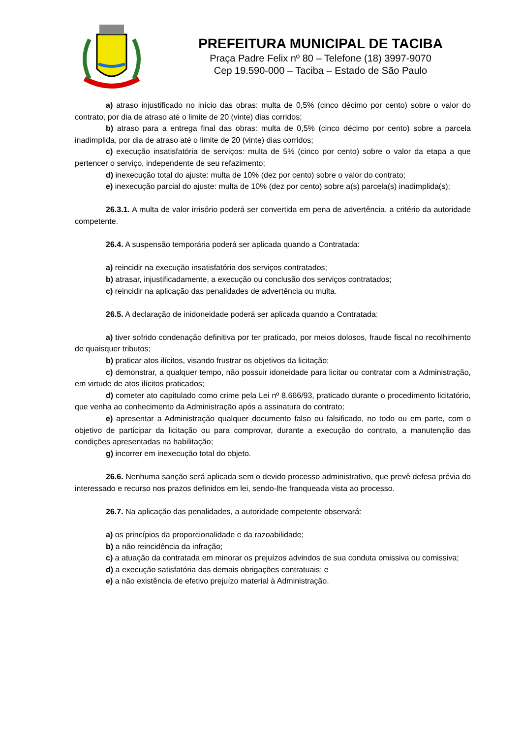PREFEITURA MUNICIPAL DE TACIBA
Praça Padre Felix nº 80 – Telefone (18) 3997-9070
Cep 19.590-000 – Taciba – Estado de São Paulo
a) atraso injustificado no início das obras: multa de 0,5% (cinco décimo por cento) sobre o valor do contrato, por dia de atraso até o limite de 20 (vinte) dias corridos;
b) atraso para a entrega final das obras: multa de 0,5% (cinco décimo por cento) sobre a parcela inadimplida, por dia de atraso até o limite de 20 (vinte) dias corridos;
c) execução insatisfatória de serviços: multa de 5% (cinco por cento) sobre o valor da etapa a que pertencer o serviço, independente de seu refazimento;
d) inexecução total do ajuste: multa de 10% (dez por cento) sobre o valor do contrato;
e) inexecução parcial do ajuste: multa de 10% (dez por cento) sobre a(s) parcela(s) inadimplida(s);
26.3.1. A multa de valor irrisório poderá ser convertida em pena de advertência, a critério da autoridade competente.
26.4. A suspensão temporária poderá ser aplicada quando a Contratada:
a) reincidir na execução insatisfatória dos serviços contratados;
b) atrasar, injustificadamente, a execução ou conclusão dos serviços contratados;
c) reincidir na aplicação das penalidades de advertência ou multa.
26.5. A declaração de inidoneidade poderá ser aplicada quando a Contratada:
a) tiver sofrido condenação definitiva por ter praticado, por meios dolosos, fraude fiscal no recolhimento de quaisquer tributos;
b) praticar atos ilícitos, visando frustrar os objetivos da licitação;
c) demonstrar, a qualquer tempo, não possuir idoneidade para licitar ou contratar com a Administração, em virtude de atos ilícitos praticados;
d) cometer ato capitulado como crime pela Lei nº 8.666/93, praticado durante o procedimento licitatório, que venha ao conhecimento da Administração após a assinatura do contrato;
e) apresentar a Administração qualquer documento falso ou falsificado, no todo ou em parte, com o objetivo de participar da licitação ou para comprovar, durante a execução do contrato, a manutenção das condições apresentadas na habilitação;
g) incorrer em inexecução total do objeto.
26.6. Nenhuma sanção será aplicada sem o devido processo administrativo, que prevê defesa prévia do interessado e recurso nos prazos definidos em lei, sendo-lhe franqueada vista ao processo.
26.7. Na aplicação das penalidades, a autoridade competente observará:
a) os princípios da proporcionalidade e da razoabilidade;
b) a não reincidência da infração;
c) a atuação da contratada em minorar os prejuízos advindos de sua conduta omissiva ou comissiva;
d) a execução satisfatória das demais obrigações contratuais; e
e) a não existência de efetivo prejuízo material à Administração.